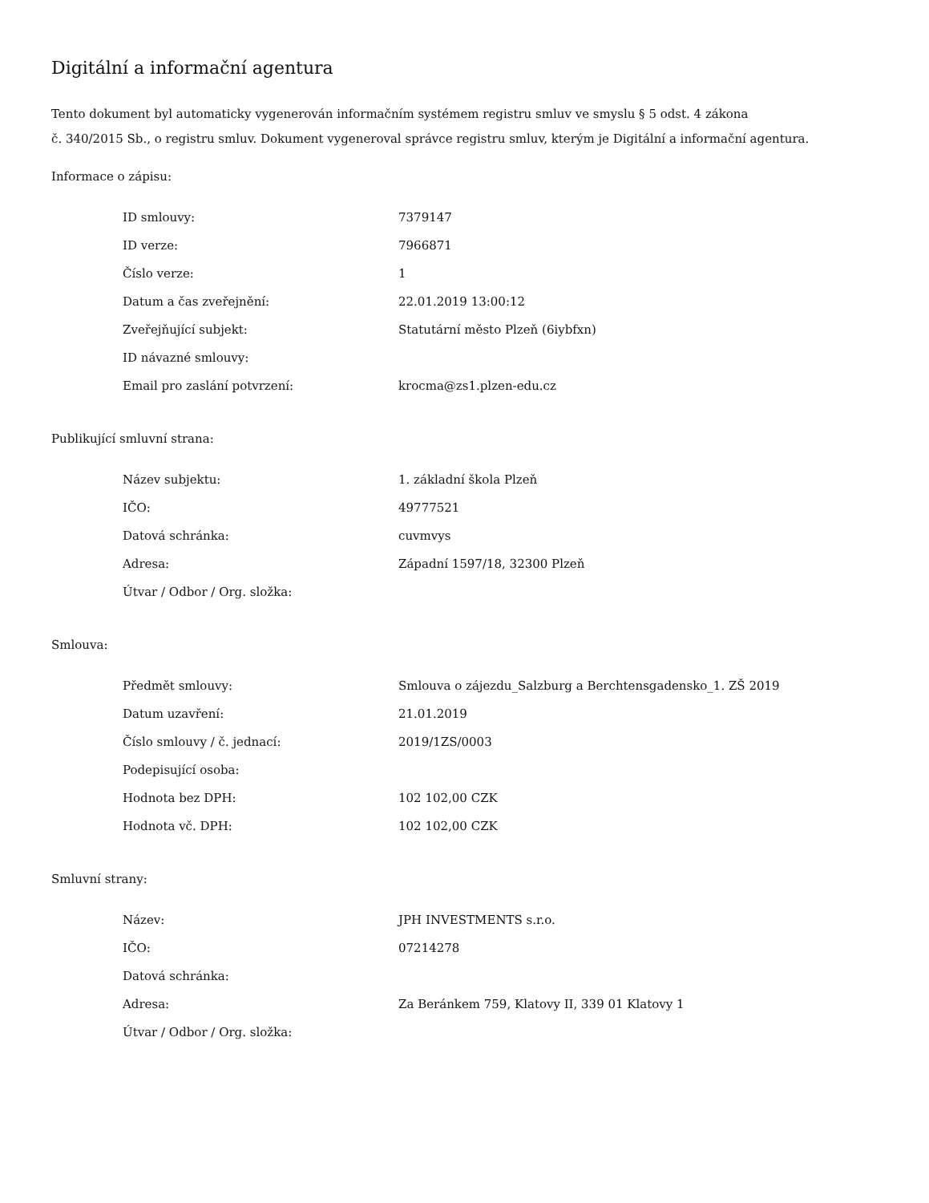Digitální a informační agentura
Tento dokument byl automaticky vygenerován informačním systémem registru smluv ve smyslu § 5 odst. 4 zákona
č. 340/2015 Sb., o registru smluv. Dokument vygeneroval správce registru smluv, kterým je Digitální a informační agentura.
Informace o zápisu:
| ID smlouvy: | 7379147 |
| ID verze: | 7966871 |
| Číslo verze: | 1 |
| Datum a čas zveřejnění: | 22.01.2019 13:00:12 |
| Zveřejňující subjekt: | Statutární město Plzeň (6iybfxn) |
| ID návazné smlouvy: | |
| Email pro zaslání potvrzení: | krocma@zs1.plzen-edu.cz |
Publikující smluvní strana:
| Název subjektu: | 1. základní škola Plzeň |
| IČO: | 49777521 |
| Datová schránka: | cuvmvys |
| Adresa: | Západní 1597/18, 32300 Plzeň |
| Útvar / Odbor / Org. složka: | |
Smlouva:
| Předmět smlouvy: | Smlouva o zájezdu_Salzburg a Berchtensgadensko_1. ZŠ 2019 |
| Datum uzavření: | 21.01.2019 |
| Číslo smlouvy / č. jednací: | 2019/1ZS/0003 |
| Podepisující osoba: | |
| Hodnota bez DPH: | 102 102,00 CZK |
| Hodnota vč. DPH: | 102 102,00 CZK |
Smluvní strany:
| Název: | JPH INVESTMENTS s.r.o. |
| IČO: | 07214278 |
| Datová schránka: | |
| Adresa: | Za Beránkem 759, Klatovy II, 339 01 Klatovy 1 |
| Útvar / Odbor / Org. složka: | |